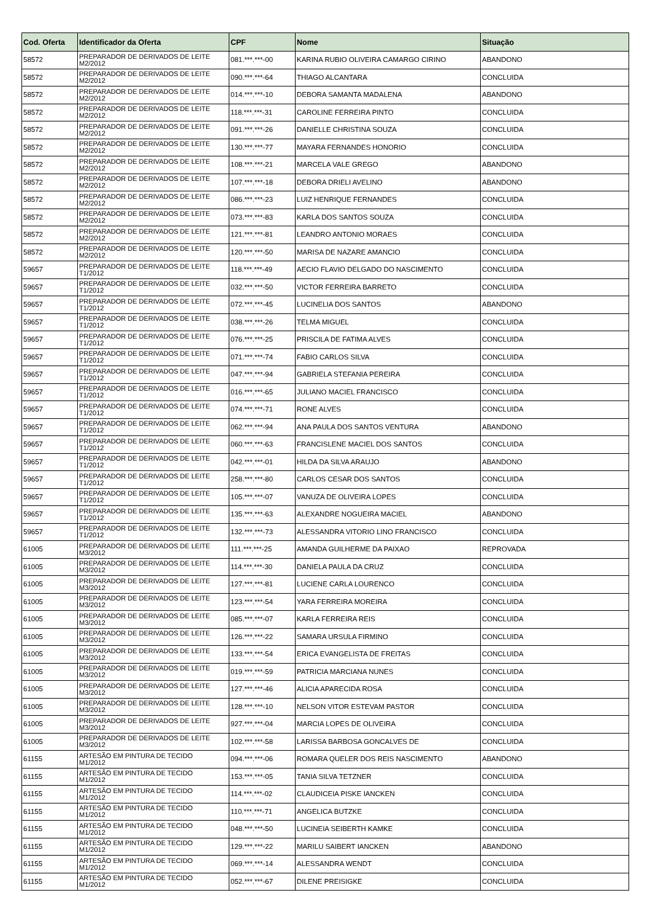| Cod. Oferta | Identificador da Oferta | CPF | Nome | Situação |
| --- | --- | --- | --- | --- |
| 58572 | PREPARADOR DE DERIVADOS DE LEITE M2/2012 | 081.***.***-00 | KARINA RUBIO OLIVEIRA CAMARGO CIRINO | ABANDONO |
| 58572 | PREPARADOR DE DERIVADOS DE LEITE M2/2012 | 090.***.***-64 | THIAGO ALCANTARA | CONCLUIDA |
| 58572 | PREPARADOR DE DERIVADOS DE LEITE M2/2012 | 014.***.***-10 | DEBORA SAMANTA MADALENA | ABANDONO |
| 58572 | PREPARADOR DE DERIVADOS DE LEITE M2/2012 | 118.***.***-31 | CAROLINE FERREIRA PINTO | CONCLUIDA |
| 58572 | PREPARADOR DE DERIVADOS DE LEITE M2/2012 | 091.***.***-26 | DANIELLE CHRISTINA SOUZA | CONCLUIDA |
| 58572 | PREPARADOR DE DERIVADOS DE LEITE M2/2012 | 130.***.***-77 | MAYARA FERNANDES HONORIO | CONCLUIDA |
| 58572 | PREPARADOR DE DERIVADOS DE LEITE M2/2012 | 108.***.***-21 | MARCELA VALE GREGO | ABANDONO |
| 58572 | PREPARADOR DE DERIVADOS DE LEITE M2/2012 | 107.***.***-18 | DEBORA DRIELI AVELINO | ABANDONO |
| 58572 | PREPARADOR DE DERIVADOS DE LEITE M2/2012 | 086.***.***-23 | LUIZ HENRIQUE FERNANDES | CONCLUIDA |
| 58572 | PREPARADOR DE DERIVADOS DE LEITE M2/2012 | 073.***.***-83 | KARLA DOS SANTOS SOUZA | CONCLUIDA |
| 58572 | PREPARADOR DE DERIVADOS DE LEITE M2/2012 | 121.***.***-81 | LEANDRO ANTONIO MORAES | CONCLUIDA |
| 58572 | PREPARADOR DE DERIVADOS DE LEITE M2/2012 | 120.***.***-50 | MARISA DE NAZARE AMANCIO | CONCLUIDA |
| 59657 | PREPARADOR DE DERIVADOS DE LEITE T1/2012 | 118.***.***-49 | AECIO FLAVIO DELGADO DO NASCIMENTO | CONCLUIDA |
| 59657 | PREPARADOR DE DERIVADOS DE LEITE T1/2012 | 032.***.***-50 | VICTOR FERREIRA BARRETO | CONCLUIDA |
| 59657 | PREPARADOR DE DERIVADOS DE LEITE T1/2012 | 072.***.***-45 | LUCINELIA DOS SANTOS | ABANDONO |
| 59657 | PREPARADOR DE DERIVADOS DE LEITE T1/2012 | 038.***.***-26 | TELMA MIGUEL | CONCLUIDA |
| 59657 | PREPARADOR DE DERIVADOS DE LEITE T1/2012 | 076.***.***-25 | PRISCILA DE FATIMA ALVES | CONCLUIDA |
| 59657 | PREPARADOR DE DERIVADOS DE LEITE T1/2012 | 071.***.***-74 | FABIO CARLOS SILVA | CONCLUIDA |
| 59657 | PREPARADOR DE DERIVADOS DE LEITE T1/2012 | 047.***.***-94 | GABRIELA STEFANIA PEREIRA | CONCLUIDA |
| 59657 | PREPARADOR DE DERIVADOS DE LEITE T1/2012 | 016.***.***-65 | JULIANO MACIEL FRANCISCO | CONCLUIDA |
| 59657 | PREPARADOR DE DERIVADOS DE LEITE T1/2012 | 074.***.***-71 | RONE ALVES | CONCLUIDA |
| 59657 | PREPARADOR DE DERIVADOS DE LEITE T1/2012 | 062.***.***-94 | ANA PAULA DOS SANTOS VENTURA | ABANDONO |
| 59657 | PREPARADOR DE DERIVADOS DE LEITE T1/2012 | 060.***.***-63 | FRANCISLENE MACIEL DOS SANTOS | CONCLUIDA |
| 59657 | PREPARADOR DE DERIVADOS DE LEITE T1/2012 | 042.***.***-01 | HILDA DA SILVA ARAUJO | ABANDONO |
| 59657 | PREPARADOR DE DERIVADOS DE LEITE T1/2012 | 258.***.***-80 | CARLOS CESAR DOS SANTOS | CONCLUIDA |
| 59657 | PREPARADOR DE DERIVADOS DE LEITE T1/2012 | 105.***.***-07 | VANUZA DE OLIVEIRA LOPES | CONCLUIDA |
| 59657 | PREPARADOR DE DERIVADOS DE LEITE T1/2012 | 135.***.***-63 | ALEXANDRE NOGUEIRA MACIEL | ABANDONO |
| 59657 | PREPARADOR DE DERIVADOS DE LEITE T1/2012 | 132.***.***-73 | ALESSANDRA VITORIO LINO FRANCISCO | CONCLUIDA |
| 61005 | PREPARADOR DE DERIVADOS DE LEITE M3/2012 | 111.***.***-25 | AMANDA GUILHERME DA PAIXAO | REPROVADA |
| 61005 | PREPARADOR DE DERIVADOS DE LEITE M3/2012 | 114.***.***-30 | DANIELA PAULA DA CRUZ | CONCLUIDA |
| 61005 | PREPARADOR DE DERIVADOS DE LEITE M3/2012 | 127.***.***-81 | LUCIENE CARLA LOURENCO | CONCLUIDA |
| 61005 | PREPARADOR DE DERIVADOS DE LEITE M3/2012 | 123.***.***-54 | YARA FERREIRA MOREIRA | CONCLUIDA |
| 61005 | PREPARADOR DE DERIVADOS DE LEITE M3/2012 | 085.***.***-07 | KARLA FERREIRA REIS | CONCLUIDA |
| 61005 | PREPARADOR DE DERIVADOS DE LEITE M3/2012 | 126.***.***-22 | SAMARA URSULA FIRMINO | CONCLUIDA |
| 61005 | PREPARADOR DE DERIVADOS DE LEITE M3/2012 | 133.***.***-54 | ERICA EVANGELISTA DE FREITAS | CONCLUIDA |
| 61005 | PREPARADOR DE DERIVADOS DE LEITE M3/2012 | 019.***.***-59 | PATRICIA MARCIANA NUNES | CONCLUIDA |
| 61005 | PREPARADOR DE DERIVADOS DE LEITE M3/2012 | 127.***.***-46 | ALICIA APARECIDA ROSA | CONCLUIDA |
| 61005 | PREPARADOR DE DERIVADOS DE LEITE M3/2012 | 128.***.***-10 | NELSON VITOR ESTEVAM PASTOR | CONCLUIDA |
| 61005 | PREPARADOR DE DERIVADOS DE LEITE M3/2012 | 927.***.***-04 | MARCIA LOPES DE OLIVEIRA | CONCLUIDA |
| 61005 | PREPARADOR DE DERIVADOS DE LEITE M3/2012 | 102.***.***-58 | LARISSA BARBOSA GONCALVES DE | CONCLUIDA |
| 61155 | ARTESÃO EM PINTURA DE TECIDO M1/2012 | 094.***.***-06 | ROMARA QUELER DOS REIS NASCIMENTO | ABANDONO |
| 61155 | ARTESÃO EM PINTURA DE TECIDO M1/2012 | 153.***.***-05 | TANIA SILVA TETZNER | CONCLUIDA |
| 61155 | ARTESÃO EM PINTURA DE TECIDO M1/2012 | 114.***.***-02 | CLAUDICEIA PISKE IANCKEN | CONCLUIDA |
| 61155 | ARTESÃO EM PINTURA DE TECIDO M1/2012 | 110.***.***-71 | ANGELICA BUTZKE | CONCLUIDA |
| 61155 | ARTESÃO EM PINTURA DE TECIDO M1/2012 | 048.***.***-50 | LUCINEIA SEIBERTH KAMKE | CONCLUIDA |
| 61155 | ARTESÃO EM PINTURA DE TECIDO M1/2012 | 129.***.***-22 | MARILU SAIBERT IANCKEN | ABANDONO |
| 61155 | ARTESÃO EM PINTURA DE TECIDO M1/2012 | 069.***.***-14 | ALESSANDRA WENDT | CONCLUIDA |
| 61155 | ARTESÃO EM PINTURA DE TECIDO M1/2012 | 052.***.***-67 | DILENE PREISIGKE | CONCLUIDA |